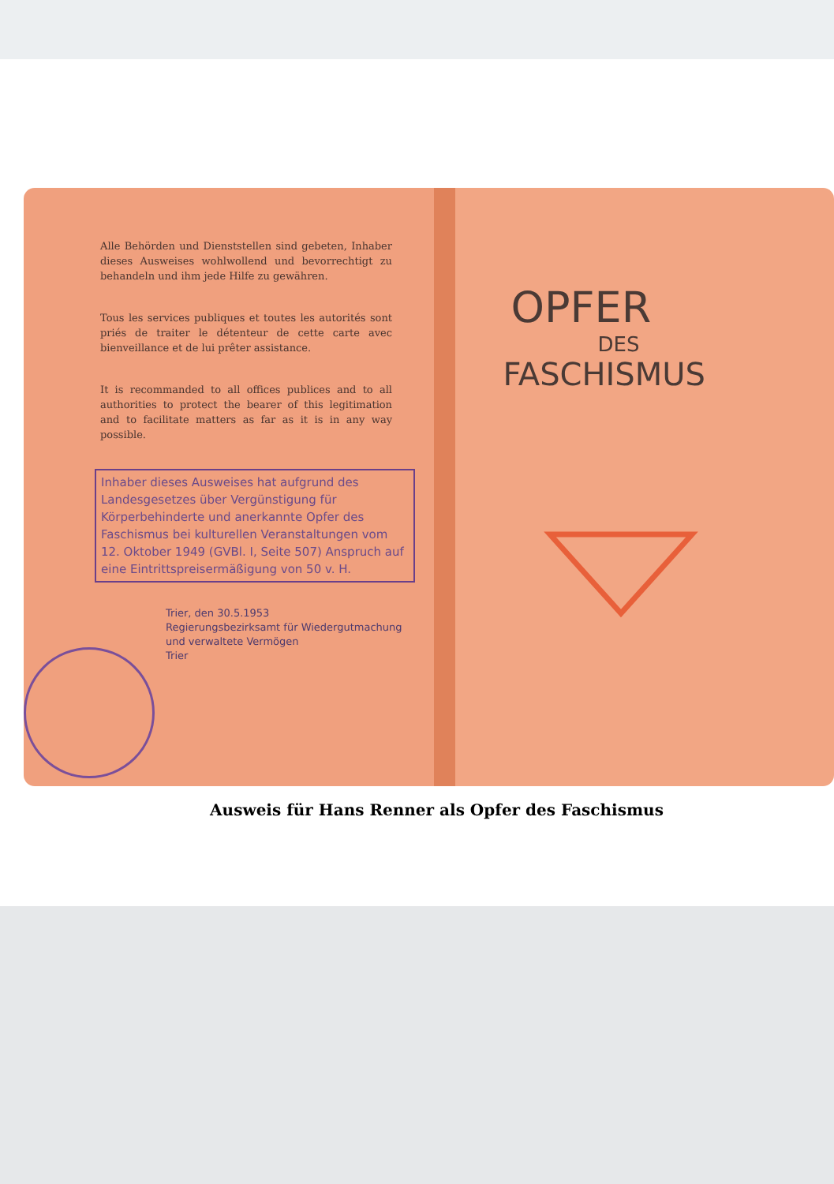Alle Behörden und Dienststellen sind gebeten, Inhaber dieses Ausweises wohlwollend und bevorrechtigt zu behandeln und ihm jede Hilfe zu gewähren.
Tous les services publiques et toutes les autorités sont priés de traiter le détenteur de cette carte avec bienveillance et de lui prêter assistance.
It is recommanded to all offices publices and to all authorities to protect the bearer of this legitimation and to facilitate matters as far as it is in any way possible.
Inhaber dieses Ausweises hat aufgrund des Landesgesetzes über Vergünstigung für Körperbehinderte und anerkannte Opfer des Faschismus bei kulturellen Veranstaltungen vom 12. Oktober 1949 (GVBl. I, Seite 507) Anspruch auf eine Eintrittspreisermäßigung von 50 v. H.
Trier, den 30.5.1953
Regierungsbezirksamt für Wiedergutmachung
und verwaltete Vermögen
Trier
OPFER
DES
FASCHISMUS
Ausweis für Hans Renner als Opfer des Faschismus